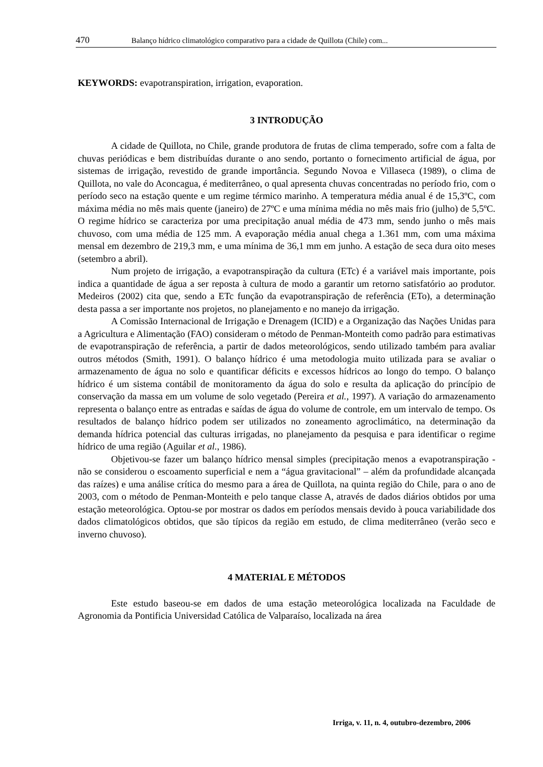470 Balanço hídrico climatológico comparativo para a cidade de Quillota (Chile) com...
KEYWORDS: evapotranspiration, irrigation, evaporation.
3 INTRODUÇÃO
A cidade de Quillota, no Chile, grande produtora de frutas de clima temperado, sofre com a falta de chuvas periódicas e bem distribuídas durante o ano sendo, portanto o fornecimento artificial de água, por sistemas de irrigação, revestido de grande importância. Segundo Novoa e Villaseca (1989), o clima de Quillota, no vale do Aconcagua, é mediterrâneo, o qual apresenta chuvas concentradas no período frio, com o período seco na estação quente e um regime térmico marinho. A temperatura média anual é de 15,3ºC, com máxima média no mês mais quente (janeiro) de 27ºC e uma mínima média no mês mais frio (julho) de 5,5ºC. O regime hídrico se caracteriza por uma precipitação anual média de 473 mm, sendo junho o mês mais chuvoso, com uma média de 125 mm. A evaporação média anual chega a 1.361 mm, com uma máxima mensal em dezembro de 219,3 mm, e uma mínima de 36,1 mm em junho. A estação de seca dura oito meses (setembro a abril).
Num projeto de irrigação, a evapotranspiração da cultura (ETc) é a variável mais importante, pois indica a quantidade de água a ser reposta à cultura de modo a garantir um retorno satisfatório ao produtor. Medeiros (2002) cita que, sendo a ETc função da evapotranspiração de referência (ETo), a determinação desta passa a ser importante nos projetos, no planejamento e no manejo da irrigação.
A Comissão Internacional de Irrigação e Drenagem (ICID) e a Organização das Nações Unidas para a Agricultura e Alimentação (FAO) consideram o método de Penman-Monteith como padrão para estimativas de evapotranspiração de referência, a partir de dados meteorológicos, sendo utilizado também para avaliar outros métodos (Smith, 1991). O balanço hídrico é uma metodologia muito utilizada para se avaliar o armazenamento de água no solo e quantificar déficits e excessos hídricos ao longo do tempo. O balanço hídrico é um sistema contábil de monitoramento da água do solo e resulta da aplicação do princípio de conservação da massa em um volume de solo vegetado (Pereira et al., 1997). A variação do armazenamento representa o balanço entre as entradas e saídas de água do volume de controle, em um intervalo de tempo. Os resultados de balanço hídrico podem ser utilizados no zoneamento agroclimático, na determinação da demanda hídrica potencial das culturas irrigadas, no planejamento da pesquisa e para identificar o regime hídrico de uma região (Aguilar et al., 1986).
Objetivou-se fazer um balanço hídrico mensal simples (precipitação menos a evapotranspiração - não se considerou o escoamento superficial e nem a “água gravitacional” – além da profundidade alcançada das raízes) e uma análise crítica do mesmo para a área de Quillota, na quinta região do Chile, para o ano de 2003, com o método de Penman-Monteith e pelo tanque classe A, através de dados diários obtidos por uma estação meteorológica. Optou-se por mostrar os dados em períodos mensais devido à pouca variabilidade dos dados climatológicos obtidos, que são típicos da região em estudo, de clima mediterrâneo (verão seco e inverno chuvoso).
4 MATERIAL E MÉTODOS
Este estudo baseou-se em dados de uma estação meteorológica localizada na Faculdade de Agronomia da Pontificia Universidad Católica de Valparaíso, localizada na área
Irriga, v. 11, n. 4, outubro-dezembro, 2006